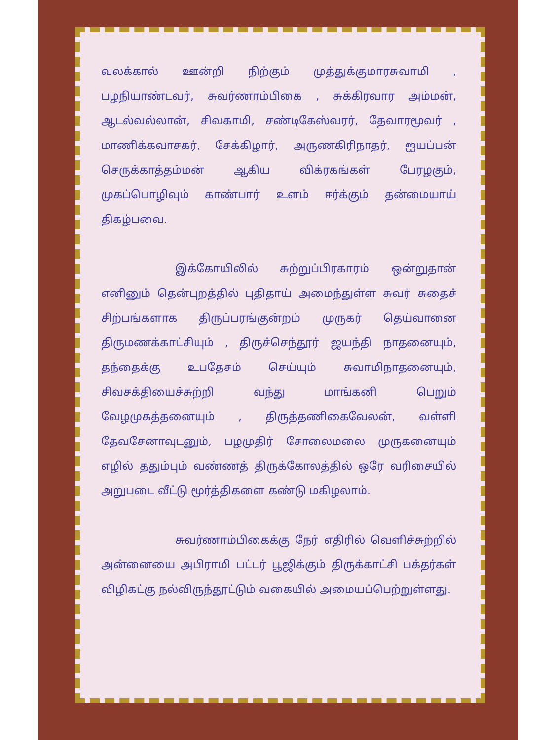வலக்கால் ஊன்றி நிற்கும் முத்துக்குமாரசுவாமி , பழநியாண்டவர், சுவர்ணாம்பிகை , சுக்கிரவார அம்மன், ஆடல்வல்லான், சிவகாமி, சண்டிகேஸ்வரர், தேவாரமூவர் , மாணிக்கவாசகர், சேக்கிழார், அருணகிரிநாதர், ஐயப்பன் செருக்காத்தம்மன் ஆகிய விக்ரகங்கள் பேரழகும், முகப்பொழிவும் காண்பார் உளம் ஈர்க்கும் தன்மையாய் திகழ்பவை.
இக்கோயிலில் சுற்றுப்பிரகாரம் ஒன்றுதான் எனினும் தென்புறத்தில் புதிதாய் அமைந்துள்ள சுவர் சுதைச் சிற்பங்களாக திருப்பரங்குன்றம் முருகர் தெய்வானை திருமணக்காட்சியும் , திருச்செந்தூர் ஜயந்தி நாதனையும், தந்தைக்கு உபதேசம் செய்யும் சுவாமிநாதனையும், சிவசக்தியைச்சுற்றி வந்து மாங்கனி பெறும் வேழமுகத்தனையும் , திருத்தணிகைவேலன், வள்ளி தேவசேனாவுடனும், பழமுதிர் சோலைமலை முருகனையும் எழில் ததும்பும் வண்ணத் திருக்கோலத்தில் ஒரே வரிசையில் அறுபடை வீட்டு மூர்த்திகளை கண்டு மகிழலாம்.
சுவர்ணாம்பிகைக்கு நேர் எதிரில் வெளிச்சுற்றில் அன்னையை அபிராமி பட்டர் பூஜிக்கும் திருக்காட்சி பக்தர்கள் விழிகட்கு நல்விருந்தூட்டும் வகையில் அமையப்பெற்றுள்ளது.